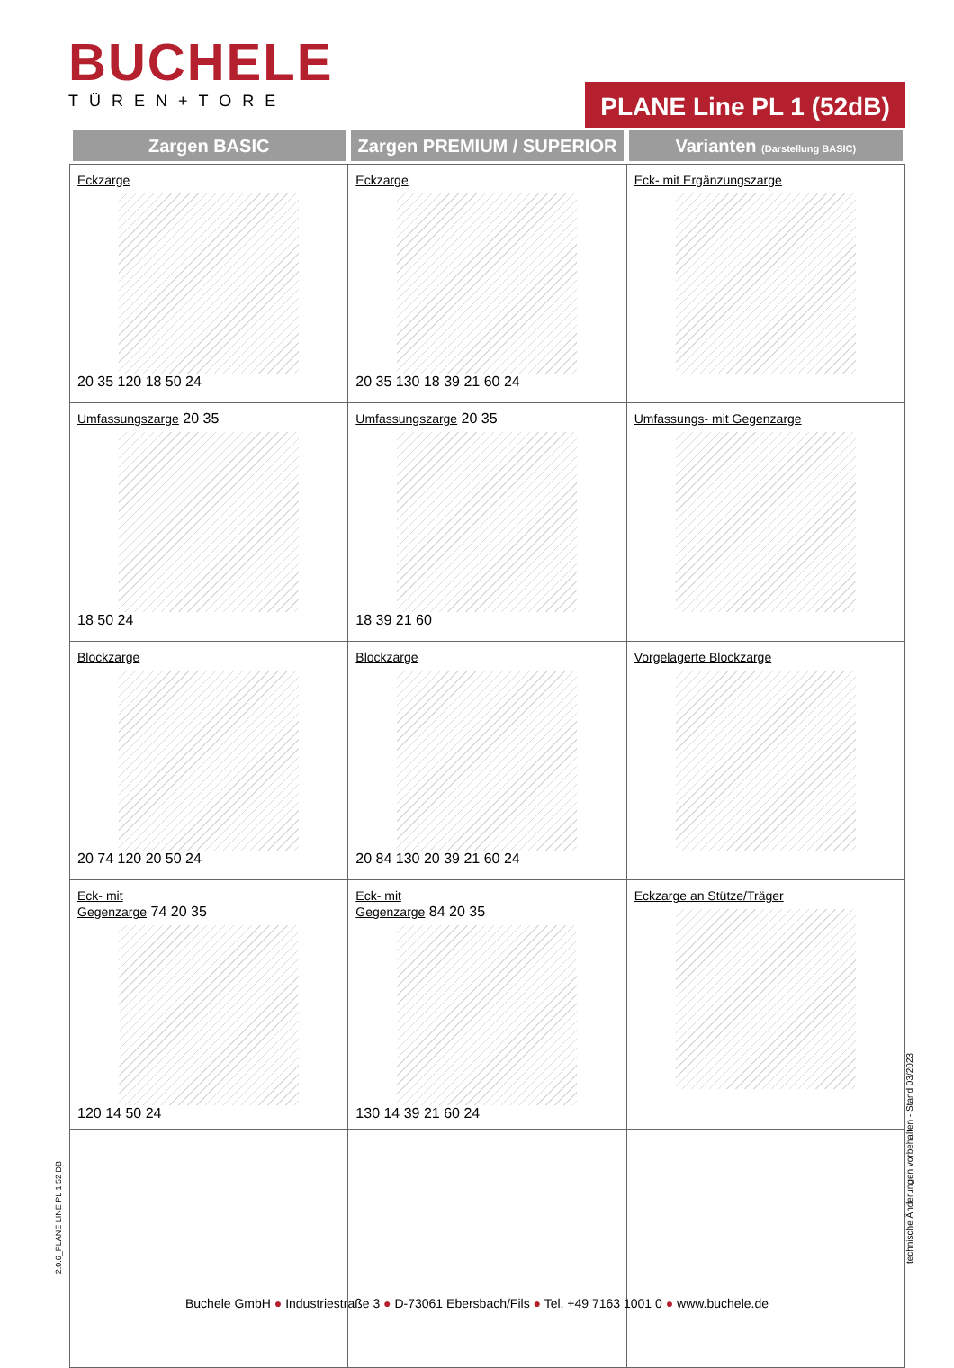BUCHELE
TÜREN+TORE
PLANE Line PL 1 (52dB)
| Zargen BASIC | Zargen PREMIUM / SUPERIOR | Varianten (Darstellung BASIC) |
| --- | --- | --- |
| Eckzarge 20 35 120 18 50 24 | Eckzarge 20 35 130 18 39 21 60 24 | Eck- mit Ergänzungszarge |
| Umfassungszarge 20 35 18 50 24 | Umfassungszarge 20 35 18 39 21 60 | Umfassungs- mit Gegenzarge |
| Blockzarge 20 74 120 20 50 24 | Blockzarge 20 84 130 20 39 21 60 24 | Vorgelagerte Blockzarge |
| Eck- mit Gegenzarge 74 20 35 120 14 50 24 | Eck- mit Gegenzarge 84 20 35 130 14 39 21 60 24 | Eckzarge an Stütze/Träger |
2.0.6_PLANE LINE PL 1 52 DB
technische Änderungen vorbehalten - Stand 03/2023
Buchele GmbH ● Industriestraße 3 ● D-73061 Ebersbach/Fils ● Tel. +49 7163 1001 0 ● www.buchele.de